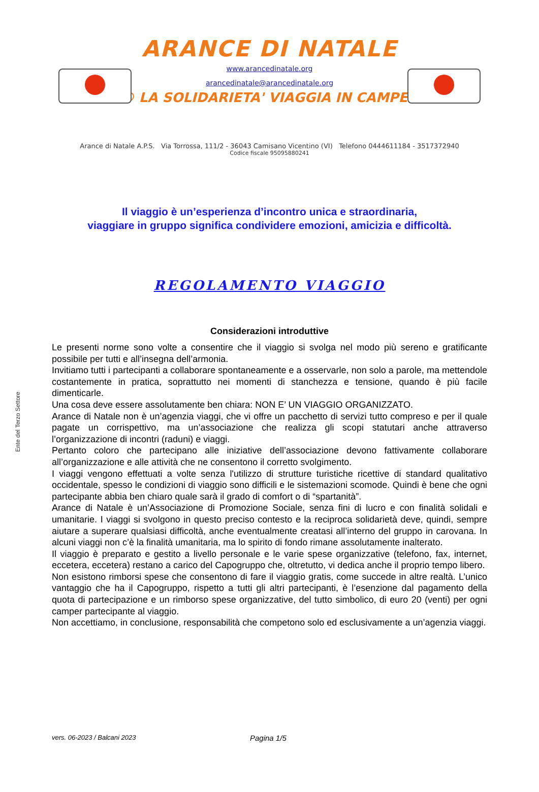ARANCE DI NATALE
www.arancedinatale.org
arancedinatale@arancedinatale.org
® LA SOLIDARIETA' VIAGGIA IN CAMPER
Arance di Natale A.P.S. Via Torrossa, 111/2 - 36043 Camisano Vicentino (VI) Telefono 0444611184 - 3517372940
Codice fiscale 95095880241
Il viaggio è un’esperienza d’incontro unica e straordinaria,
viaggiare in gruppo significa condividere emozioni, amicizia e difficoltà.
REGOLAMENTO VIAGGIO
Considerazioni introduttive
Ente del Terzo Settore
Le presenti norme sono volte a consentire che il viaggio si svolga nel modo più sereno e gratificante possibile per tutti e all’insegna dell’armonia.
Invitiamo tutti i partecipanti a collaborare spontaneamente e a osservarle, non solo a parole, ma mettendole costantemente in pratica, soprattutto nei momenti di stanchezza e tensione, quando è più facile dimenticarle.
Una cosa deve essere assolutamente ben chiara: NON E’ UN VIAGGIO ORGANIZZATO.
Arance di Natale non è un’agenzia viaggi, che vi offre un pacchetto di servizi tutto compreso e per il quale pagate un corrispettivo, ma un’associazione che realizza gli scopi statutari anche attraverso l’organizzazione di incontri (raduni) e viaggi.
Pertanto coloro che partecipano alle iniziative dell’associazione devono fattivamente collaborare all’organizzazione e alle attività che ne consentono il corretto svolgimento.
I viaggi vengono effettuati a volte senza l'utilizzo di strutture turistiche ricettive di standard qualitativo occidentale, spesso le condizioni di viaggio sono difficili e le sistemazioni scomode. Quindi è bene che ogni partecipante abbia ben chiaro quale sarà il grado di comfort o di “spartanità”.
Arance di Natale è un’Associazione di Promozione Sociale, senza fini di lucro e con finalità solidali e umanitarie. I viaggi si svolgono in questo preciso contesto e la reciproca solidarietà deve, quindi, sempre aiutare a superare qualsiasi difficoltà, anche eventualmente creatasi all’interno del gruppo in carovana. In alcuni viaggi non c’è la finalità umanitaria, ma lo spirito di fondo rimane assolutamente inalterato.
Il viaggio è preparato e gestito a livello personale e le varie spese organizzative (telefono, fax, internet, eccetera, eccetera) restano a carico del Capogruppo che, oltretutto, vi dedica anche il proprio tempo libero.
Non esistono rimborsi spese che consentono di fare il viaggio gratis, come succede in altre realtà. L’unico vantaggio che ha il Capogruppo, rispetto a tutti gli altri partecipanti, è l’esenzione dal pagamento della quota di partecipazione e un rimborso spese organizzative, del tutto simbolico, di euro 20 (venti) per ogni camper partecipante al viaggio.
Non accettiamo, in conclusione, responsabilità che competono solo ed esclusivamente a un’agenzia viaggi.
vers. 06-2023 / Balcani 2023 Pagina 1/5